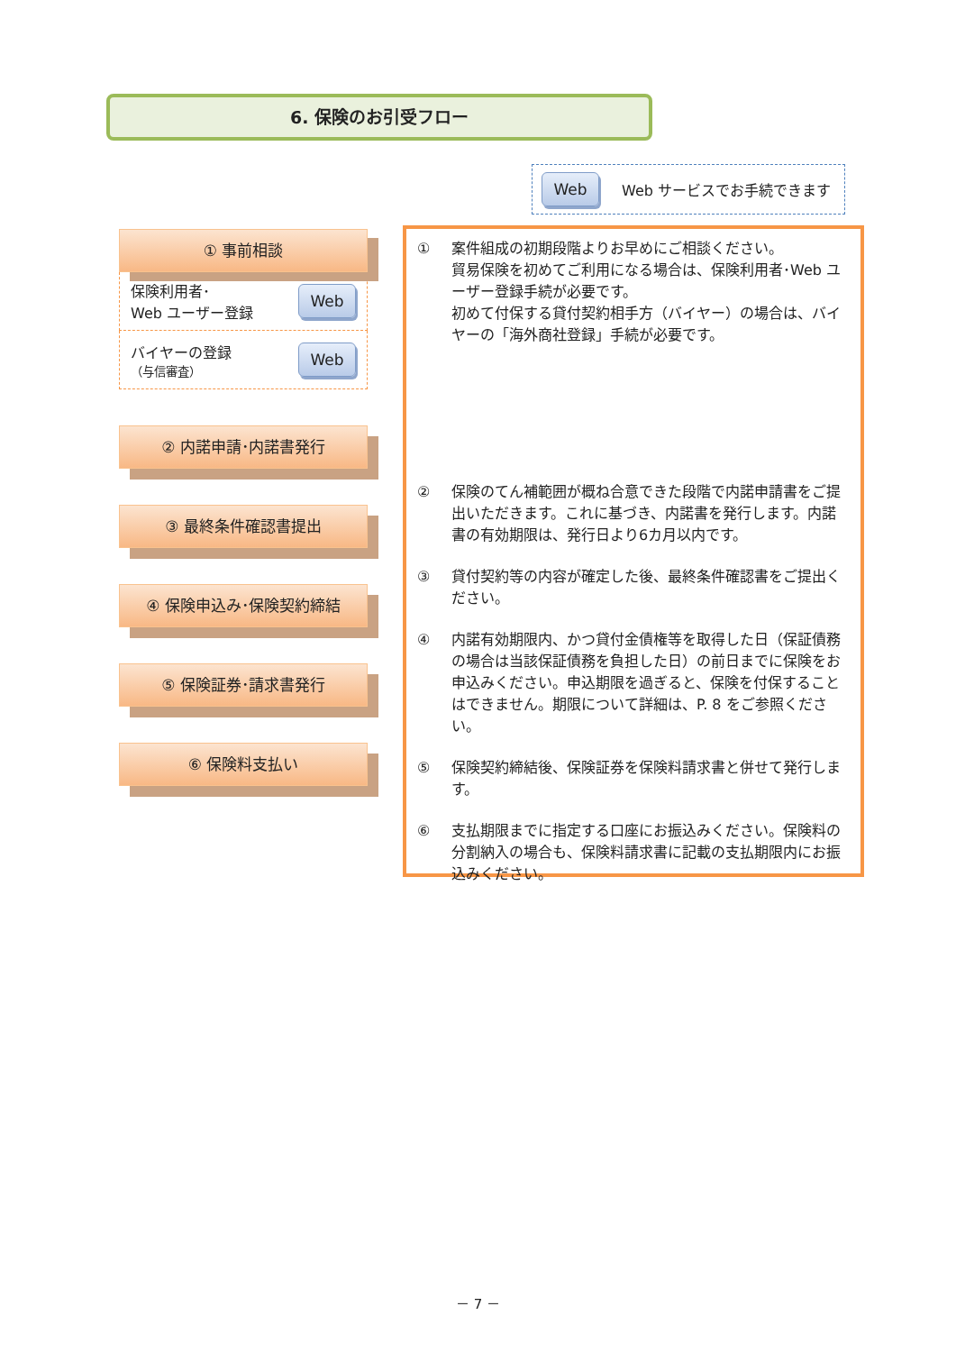6. 保険のお引受フロー
Web Web サービスでお手続できます
① 事前相談
保険利用者･
Web ユーザー登録
Web
バイヤーの登録
（与信審査）
Web
② 内諾申請･内諾書発行
③ 最終条件確認書提出
④ 保険申込み･保険契約締結
⑤ 保険証券･請求書発行
⑥ 保険料支払い
① 案件組成の初期段階よりお早めにご相談ください。
貿易保険を初めてご利用になる場合は、保険利用者･Web ユーザー登録手続が必要です。
初めて付保する貸付契約相手方（バイヤー）の場合は、バイヤーの「海外商社登録」手続が必要です。
② 保険のてん補範囲が概ね合意できた段階で内諾申請書をご提出いただきます。これに基づき、内諾書を発行します。内諾書の有効期限は、発行日より6カ月以内です。
③ 貸付契約等の内容が確定した後、最終条件確認書をご提出ください。
④ 内諾有効期限内、かつ貸付金債権等を取得した日（保証債務の場合は当該保証債務を負担した日）の前日までに保険をお申込みください。申込期限を過ぎると、保険を付保することはできません。期限について詳細は、P. 8 をご参照ください。
⑤ 保険契約締結後、保険証券を保険料請求書と併せて発行します。
⑥ 支払期限までに指定する口座にお振込みください。保険料の分割納入の場合も、保険料請求書に記載の支払期限内にお振込みください。
－ 7 －